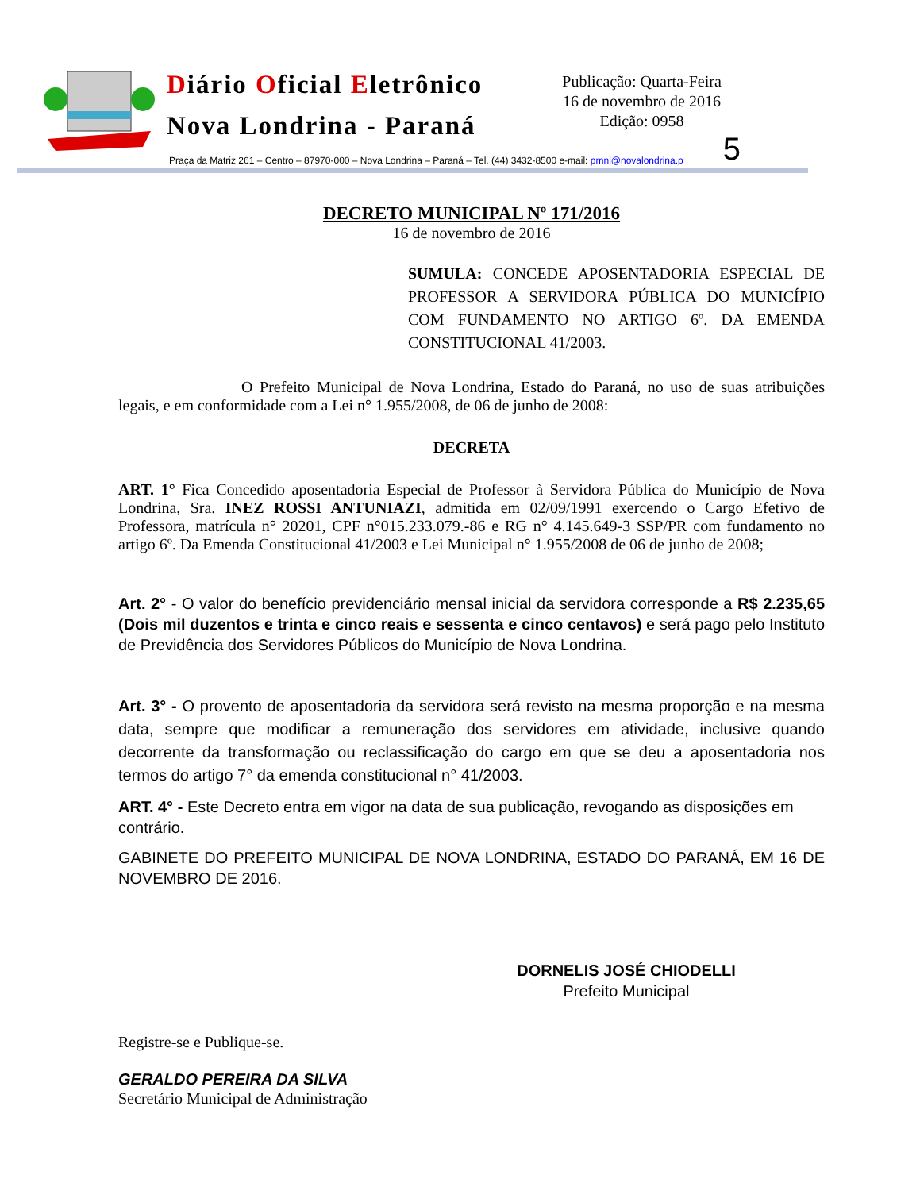Diário Oficial Eletrônico
Nova Londrina - Paraná
Publicação: Quarta-Feira
16 de novembro de 2016
Edição: 0958
Praça da Matriz 261 – Centro – 87970-000 – Nova Londrina – Paraná – Tel. (44) 3432-8500 e-mail: pmnl@novalondrina.p 5
DECRETO MUNICIPAL Nº 171/2016
16 de novembro de 2016
SUMULA: CONCEDE APOSENTADORIA ESPECIAL DE PROFESSOR A SERVIDORA PÚBLICA DO MUNICÍPIO COM FUNDAMENTO NO ARTIGO 6º. DA EMENDA CONSTITUCIONAL 41/2003.
O Prefeito Municipal de Nova Londrina, Estado do Paraná, no uso de suas atribuições legais, e em conformidade com a Lei n° 1.955/2008, de 06 de junho de 2008:
DECRETA
ART. 1° Fica Concedido aposentadoria Especial de Professor à Servidora Pública do Município de Nova Londrina, Sra. INEZ ROSSI ANTUNIAZI, admitida em 02/09/1991 exercendo o Cargo Efetivo de Professora, matrícula n° 20201, CPF n°015.233.079.-86 e RG n° 4.145.649-3 SSP/PR com fundamento no artigo 6º. Da Emenda Constitucional 41/2003 e Lei Municipal n° 1.955/2008 de 06 de junho de 2008;
Art. 2° - O valor do benefício previdenciário mensal inicial da servidora corresponde a R$ 2.235,65 (Dois mil duzentos e trinta e cinco reais e sessenta e cinco centavos) e será pago pelo Instituto de Previdência dos Servidores Públicos do Município de Nova Londrina.
Art. 3° - O provento de aposentadoria da servidora será revisto na mesma proporção e na mesma data, sempre que modificar a remuneração dos servidores em atividade, inclusive quando decorrente da transformação ou reclassificação do cargo em que se deu a aposentadoria nos termos do artigo 7° da emenda constitucional n° 41/2003.
ART. 4° - Este Decreto entra em vigor na data de sua publicação, revogando as disposições em contrário.
GABINETE DO PREFEITO MUNICIPAL DE NOVA LONDRINA, ESTADO DO PARANÁ, EM 16 DE NOVEMBRO DE 2016.
DORNELIS JOSÉ CHIODELLI
Prefeito Municipal
Registre-se e Publique-se.
GERALDO PEREIRA DA SILVA
Secretário Municipal de Administração